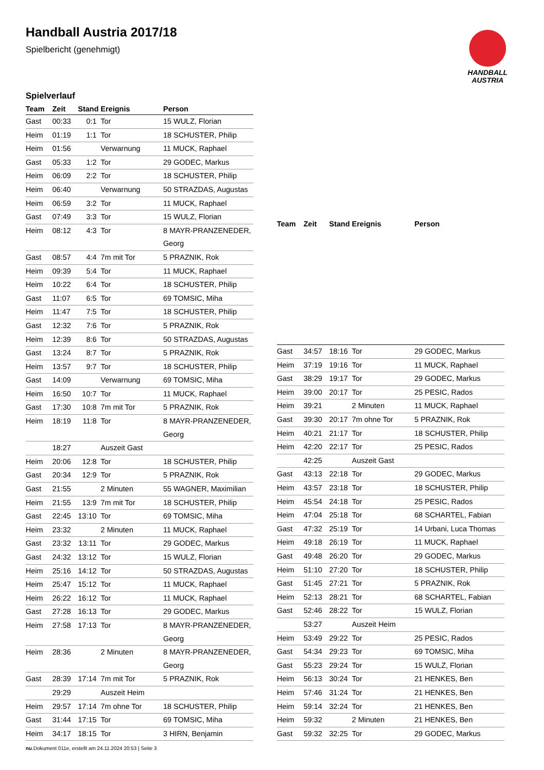Handball Austria 2017/18
Spielbericht (genehmigt)
HANDBALL
AUSTRIA
Spielverlauf
| Team | Zeit | Stand | Ereignis | Person |
| --- | --- | --- | --- | --- |
| Gast | 00:33 | 0:1 | Tor | 15 WULZ, Florian |
| Heim | 01:19 | 1:1 | Tor | 18 SCHUSTER, Philip |
| Heim | 01:56 | | Verwarnung | 11 MUCK, Raphael |
| Gast | 05:33 | 1:2 | Tor | 29 GODEC, Markus |
| Heim | 06:09 | 2:2 | Tor | 18 SCHUSTER, Philip |
| Heim | 06:40 | | Verwarnung | 50 STRAZDAS, Augustas |
| Heim | 06:59 | 3:2 | Tor | 11 MUCK, Raphael |
| Gast | 07:49 | 3:3 | Tor | 15 WULZ, Florian |
| Heim | 08:12 | 4:3 | Tor | 8 MAYR-PRANZENEDER, Georg |
| Gast | 08:57 | 4:4 | 7m mit Tor | 5 PRAZNIK, Rok |
| Heim | 09:39 | 5:4 | Tor | 11 MUCK, Raphael |
| Heim | 10:22 | 6:4 | Tor | 18 SCHUSTER, Philip |
| Gast | 11:07 | 6:5 | Tor | 69 TOMSIC, Miha |
| Heim | 11:47 | 7:5 | Tor | 18 SCHUSTER, Philip |
| Gast | 12:32 | 7:6 | Tor | 5 PRAZNIK, Rok |
| Heim | 12:39 | 8:6 | Tor | 50 STRAZDAS, Augustas |
| Gast | 13:24 | 8:7 | Tor | 5 PRAZNIK, Rok |
| Heim | 13:57 | 9:7 | Tor | 18 SCHUSTER, Philip |
| Gast | 14:09 | | Verwarnung | 69 TOMSIC, Miha |
| Heim | 16:50 | 10:7 | Tor | 11 MUCK, Raphael |
| Gast | 17:30 | 10:8 | 7m mit Tor | 5 PRAZNIK, Rok |
| Heim | 18:19 | 11:8 | Tor | 8 MAYR-PRANZENEDER, Georg |
| | 18:27 | | Auszeit Gast | |
| Heim | 20:06 | 12:8 | Tor | 18 SCHUSTER, Philip |
| Gast | 20:34 | 12:9 | Tor | 5 PRAZNIK, Rok |
| Gast | 21:55 | | 2 Minuten | 55 WAGNER, Maximilian |
| Heim | 21:55 | 13:9 | 7m mit Tor | 18 SCHUSTER, Philip |
| Gast | 22:45 | 13:10 | Tor | 69 TOMSIC, Miha |
| Heim | 23:32 | | 2 Minuten | 11 MUCK, Raphael |
| Gast | 23:32 | 13:11 | Tor | 29 GODEC, Markus |
| Gast | 24:32 | 13:12 | Tor | 15 WULZ, Florian |
| Heim | 25:16 | 14:12 | Tor | 50 STRAZDAS, Augustas |
| Heim | 25:47 | 15:12 | Tor | 11 MUCK, Raphael |
| Heim | 26:22 | 16:12 | Tor | 11 MUCK, Raphael |
| Gast | 27:28 | 16:13 | Tor | 29 GODEC, Markus |
| Heim | 27:58 | 17:13 | Tor | 8 MAYR-PRANZENEDER, Georg |
| Heim | 28:36 | | 2 Minuten | 8 MAYR-PRANZENEDER, Georg |
| Gast | 28:39 | 17:14 | 7m mit Tor | 5 PRAZNIK, Rok |
| | 29:29 | | Auszeit Heim | |
| Heim | 29:57 | 17:14 | 7m ohne Tor | 18 SCHUSTER, Philip |
| Gast | 31:44 | 17:15 | Tor | 69 TOMSIC, Miha |
| Heim | 34:17 | 18:15 | Tor | 3 HIRN, Benjamin |
| Team | Zeit | Stand | Ereignis | Person |
| --- | --- | --- | --- | --- |
| Gast | 34:57 | 18:16 | Tor | 29 GODEC, Markus |
| Heim | 37:19 | 19:16 | Tor | 11 MUCK, Raphael |
| Gast | 38:29 | 19:17 | Tor | 29 GODEC, Markus |
| Heim | 39:00 | 20:17 | Tor | 25 PESIC, Rados |
| Heim | 39:21 | | 2 Minuten | 11 MUCK, Raphael |
| Gast | 39:30 | 20:17 | 7m ohne Tor | 5 PRAZNIK, Rok |
| Heim | 40:21 | 21:17 | Tor | 18 SCHUSTER, Philip |
| Heim | 42:20 | 22:17 | Tor | 25 PESIC, Rados |
| | 42:25 | | Auszeit Gast | |
| Gast | 43:13 | 22:18 | Tor | 29 GODEC, Markus |
| Heim | 43:57 | 23:18 | Tor | 18 SCHUSTER, Philip |
| Heim | 45:54 | 24:18 | Tor | 25 PESIC, Rados |
| Heim | 47:04 | 25:18 | Tor | 68 SCHARTEL, Fabian |
| Gast | 47:32 | 25:19 | Tor | 14 Urbani, Luca Thomas |
| Heim | 49:18 | 26:19 | Tor | 11 MUCK, Raphael |
| Gast | 49:48 | 26:20 | Tor | 29 GODEC, Markus |
| Heim | 51:10 | 27:20 | Tor | 18 SCHUSTER, Philip |
| Gast | 51:45 | 27:21 | Tor | 5 PRAZNIK, Rok |
| Heim | 52:13 | 28:21 | Tor | 68 SCHARTEL, Fabian |
| Gast | 52:46 | 28:22 | Tor | 15 WULZ, Florian |
| | 53:27 | | Auszeit Heim | |
| Heim | 53:49 | 29:22 | Tor | 25 PESIC, Rados |
| Gast | 54:34 | 29:23 | Tor | 69 TOMSIC, Miha |
| Gast | 55:23 | 29:24 | Tor | 15 WULZ, Florian |
| Heim | 56:13 | 30:24 | Tor | 21 HENKES, Ben |
| Heim | 57:46 | 31:24 | Tor | 21 HENKES, Ben |
| Heim | 59:14 | 32:24 | Tor | 21 HENKES, Ben |
| Heim | 59:32 | | 2 Minuten | 21 HENKES, Ben |
| Gast | 59:32 | 32:25 | Tor | 29 GODEC, Markus |
nu.Dokument 011e, erstellt am 24.11.2024 20:53 | Seite 3